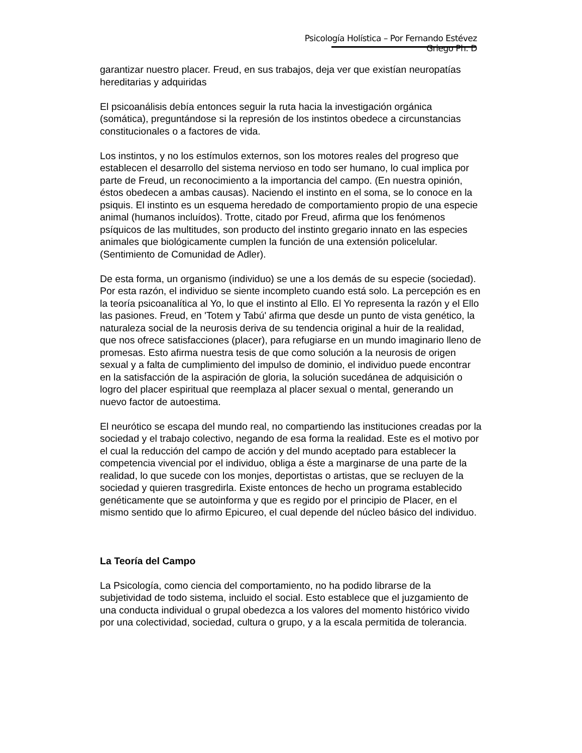Psicología Holística – Por Fernando Estévez Griego Ph. D
garantizar nuestro placer. Freud, en sus trabajos, deja ver que existían neuropatías hereditarias y adquiridas
El psicoanálisis debía entonces seguir la ruta hacia la investigación orgánica (somática), preguntándose si la represión de los instintos obedece a circunstancias constitucionales o a factores de vida.
Los instintos, y no los estímulos externos, son los motores reales del progreso que establecen el desarrollo del sistema nervioso en todo ser humano, lo cual implica por parte de Freud, un reconocimiento a la importancia del campo. (En nuestra opinión, éstos obedecen a ambas causas). Naciendo el instinto en el soma, se lo conoce en la psiquis. El instinto es un esquema heredado de comportamiento propio de una especie animal (humanos incluídos). Trotte, citado por Freud, afirma que los fenómenos psíquicos de las multitudes, son producto del instinto gregario innato en las especies animales que biológicamente cumplen la función de una extensión policelular. (Sentimiento de Comunidad de Adler).
De esta forma, un organismo (individuo) se une a los demás de su especie (sociedad). Por esta razón, el individuo se siente incompleto cuando está solo. La percepción es en la teoría psicoanalítica al Yo, lo que el instinto al Ello. El Yo representa la razón y el Ello las pasiones. Freud, en 'Totem y Tabú' afirma que desde un punto de vista genético, la naturaleza social de la neurosis deriva de su tendencia original a huir de la realidad, que nos ofrece satisfacciones (placer), para refugiarse en un mundo imaginario lleno de promesas. Esto afirma nuestra tesis de que como solución a la neurosis de origen sexual y a falta de cumplimiento del impulso de dominio, el individuo puede encontrar en la satisfacción de la aspiración de gloria, la solución sucedánea de adquisición o logro del placer espiritual que reemplaza al placer sexual o mental, generando un nuevo factor de autoestima.
El neurótico se escapa del mundo real, no compartiendo las instituciones creadas por la sociedad y el trabajo colectivo, negando de esa forma la realidad. Este es el motivo por el cual la reducción del campo de acción y del mundo aceptado para establecer la competencia vivencial por el individuo, obliga a éste a marginarse de una parte de la realidad, lo que sucede con los monjes, deportistas o artistas, que se recluyen de la sociedad y quieren trasgredirla. Existe entonces de hecho un programa establecido genéticamente que se autoinforma y que es regido por el principio de Placer, en el mismo sentido que lo afirmo Epicureo, el cual depende del núcleo básico del individuo.
La Teoría del Campo
La Psicología, como ciencia del comportamiento, no ha podido librarse de la subjetividad de todo sistema, incluido el social. Esto establece que el juzgamiento de una conducta individual o grupal obedezca a los valores del momento histórico vivido por una colectividad, sociedad, cultura o grupo, y a la escala permitida de tolerancia.